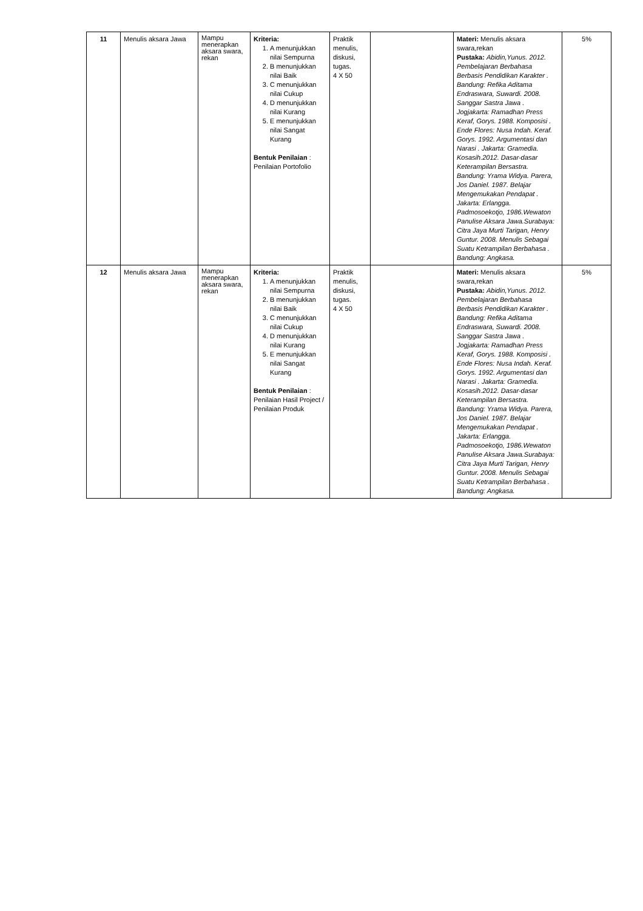| 11 | Menulis aksara Jawa | Mampu menerapkan aksara swara, rekan | Kriteria: 1. A menunjukkan nilai Sempurna 2. B menunjukkan nilai Baik 3. C menunjukkan nilai Cukup 4. D menunjukkan nilai Kurang 5. E menunjukkan nilai Sangat Kurang Bentuk Penilaian : Penilaian Portofolio | Praktik menulis, diskusi, tugas. 4 X 50 | | Materi: Menulis aksara swara,rekan Pustaka: Abidin,Yunus. 2012. Pembelajaran Berbahasa Berbasis Pendidikan Karakter . Bandung: Refika Aditama Endraswara, Suwardi. 2008. Sanggar Sastra Jawa . Jogjakarta: Ramadhan Press Keraf, Gorys. 1988. Komposisi . Ende Flores: Nusa Indah. Keraf. Gorys. 1992. Argumentasi dan Narasi . Jakarta: Gramedia. Kosasih.2012. Dasar-dasar Keterampilan Bersastra. Bandung: Yrama Widya. Parera, Jos Daniel. 1987. Belajar Mengemukakan Pendapat . Jakarta: Erlangga. Padmosoekotjo, 1986.Wewaton Panulise Aksara Jawa.Surabaya: Citra Jaya Murti Tarigan, Henry Guntur. 2008. Menulis Sebagai Suatu Ketrampilan Berbahasa . Bandung: Angkasa. | 5% |
| 12 | Menulis aksara Jawa | Mampu menerapkan aksara swara, rekan | Kriteria: 1. A menunjukkan nilai Sempurna 2. B menunjukkan nilai Baik 3. C menunjukkan nilai Cukup 4. D menunjukkan nilai Kurang 5. E menunjukkan nilai Sangat Kurang Bentuk Penilaian : Penilaian Hasil Project / Penilaian Produk | Praktik menulis, diskusi, tugas. 4 X 50 | | Materi: Menulis aksara swara,rekan Pustaka: Abidin,Yunus. 2012. Pembelajaran Berbahasa Berbasis Pendidikan Karakter . Bandung: Refika Aditama Endraswara, Suwardi. 2008. Sanggar Sastra Jawa . Jogjakarta: Ramadhan Press Keraf, Gorys. 1988. Komposisi . Ende Flores: Nusa Indah. Keraf. Gorys. 1992. Argumentasi dan Narasi . Jakarta: Gramedia. Kosasih.2012. Dasar-dasar Keterampilan Bersastra. Bandung: Yrama Widya. Parera, Jos Daniel. 1987. Belajar Mengemukakan Pendapat . Jakarta: Erlangga. Padmosoekotjo, 1986.Wewaton Panulise Aksara Jawa.Surabaya: Citra Jaya Murti Tarigan, Henry Guntur. 2008. Menulis Sebagai Suatu Ketrampilan Berbahasa . Bandung: Angkasa. | 5% |